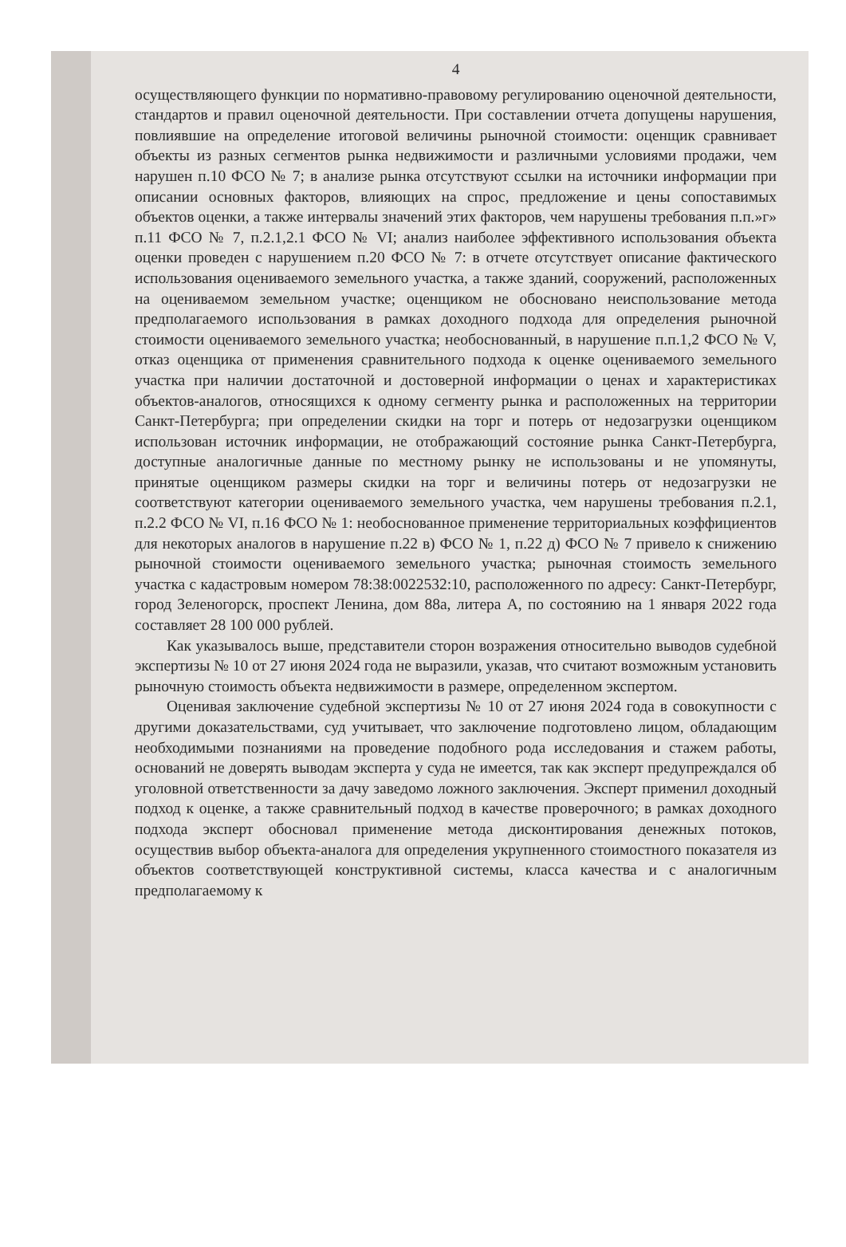4
осуществляющего функции по нормативно-правовому регулированию оценочной деятельности, стандартов и правил оценочной деятельности. При составлении отчета допущены нарушения, повлиявшие на определение итоговой величины рыночной стоимости: оценщик сравнивает объекты из разных сегментов рынка недвижимости и различными условиями продажи, чем нарушен п.10 ФСО № 7; в анализе рынка отсутствуют ссылки на источники информации при описании основных факторов, влияющих на спрос, предложение и цены сопоставимых объектов оценки, а также интервалы значений этих факторов, чем нарушены требования п.п.»г» п.11 ФСО № 7, п.2.1,2.1 ФСО № VI; анализ наиболее эффективного использования объекта оценки проведен с нарушением п.20 ФСО № 7: в отчете отсутствует описание фактического использования оцениваемого земельного участка, а также зданий, сооружений, расположенных на оцениваемом земельном участке; оценщиком не обосновано неиспользование метода предполагаемого использования в рамках доходного подхода для определения рыночной стоимости оцениваемого земельного участка; необоснованный, в нарушение п.п.1,2 ФСО № V, отказ оценщика от применения сравнительного подхода к оценке оцениваемого земельного участка при наличии достаточной и достоверной информации о ценах и характеристиках объектов-аналогов, относящихся к одному сегменту рынка и расположенных на территории Санкт-Петербурга; при определении скидки на торг и потерь от недозагрузки оценщиком использован источник информации, не отображающий состояние рынка Санкт-Петербурга, доступные аналогичные данные по местному рынку не использованы и не упомянуты, принятые оценщиком размеры скидки на торг и величины потерь от недозагрузки не соответствуют категории оцениваемого земельного участка, чем нарушены требования п.2.1, п.2.2 ФСО № VI, п.16 ФСО № 1: необоснованное применение территориальных коэффициентов для некоторых аналогов в нарушение п.22 в) ФСО № 1, п.22 д) ФСО № 7 привело к снижению рыночной стоимости оцениваемого земельного участка; рыночная стоимость земельного участка с кадастровым номером 78:38:0022532:10, расположенного по адресу: Санкт-Петербург, город Зеленогорск, проспект Ленина, дом 88а, литера А, по состоянию на 1 января 2022 года составляет 28 100 000 рублей.
Как указывалось выше, представители сторон возражения относительно выводов судебной экспертизы № 10 от 27 июня 2024 года не выразили, указав, что считают возможным установить рыночную стоимость объекта недвижимости в размере, определенном экспертом.
Оценивая заключение судебной экспертизы № 10 от 27 июня 2024 года в совокупности с другими доказательствами, суд учитывает, что заключение подготовлено лицом, обладающим необходимыми познаниями на проведение подобного рода исследования и стажем работы, оснований не доверять выводам эксперта у суда не имеется, так как эксперт предупреждался об уголовной ответственности за дачу заведомо ложного заключения. Эксперт применил доходный подход к оценке, а также сравнительный подход в качестве проверочного; в рамках доходного подхода эксперт обосновал применение метода дисконтирования денежных потоков, осуществив выбор объекта-аналога для определения укрупненного стоимостного показателя из объектов соответствующей конструктивной системы, класса качества и с аналогичным предполагаемому к